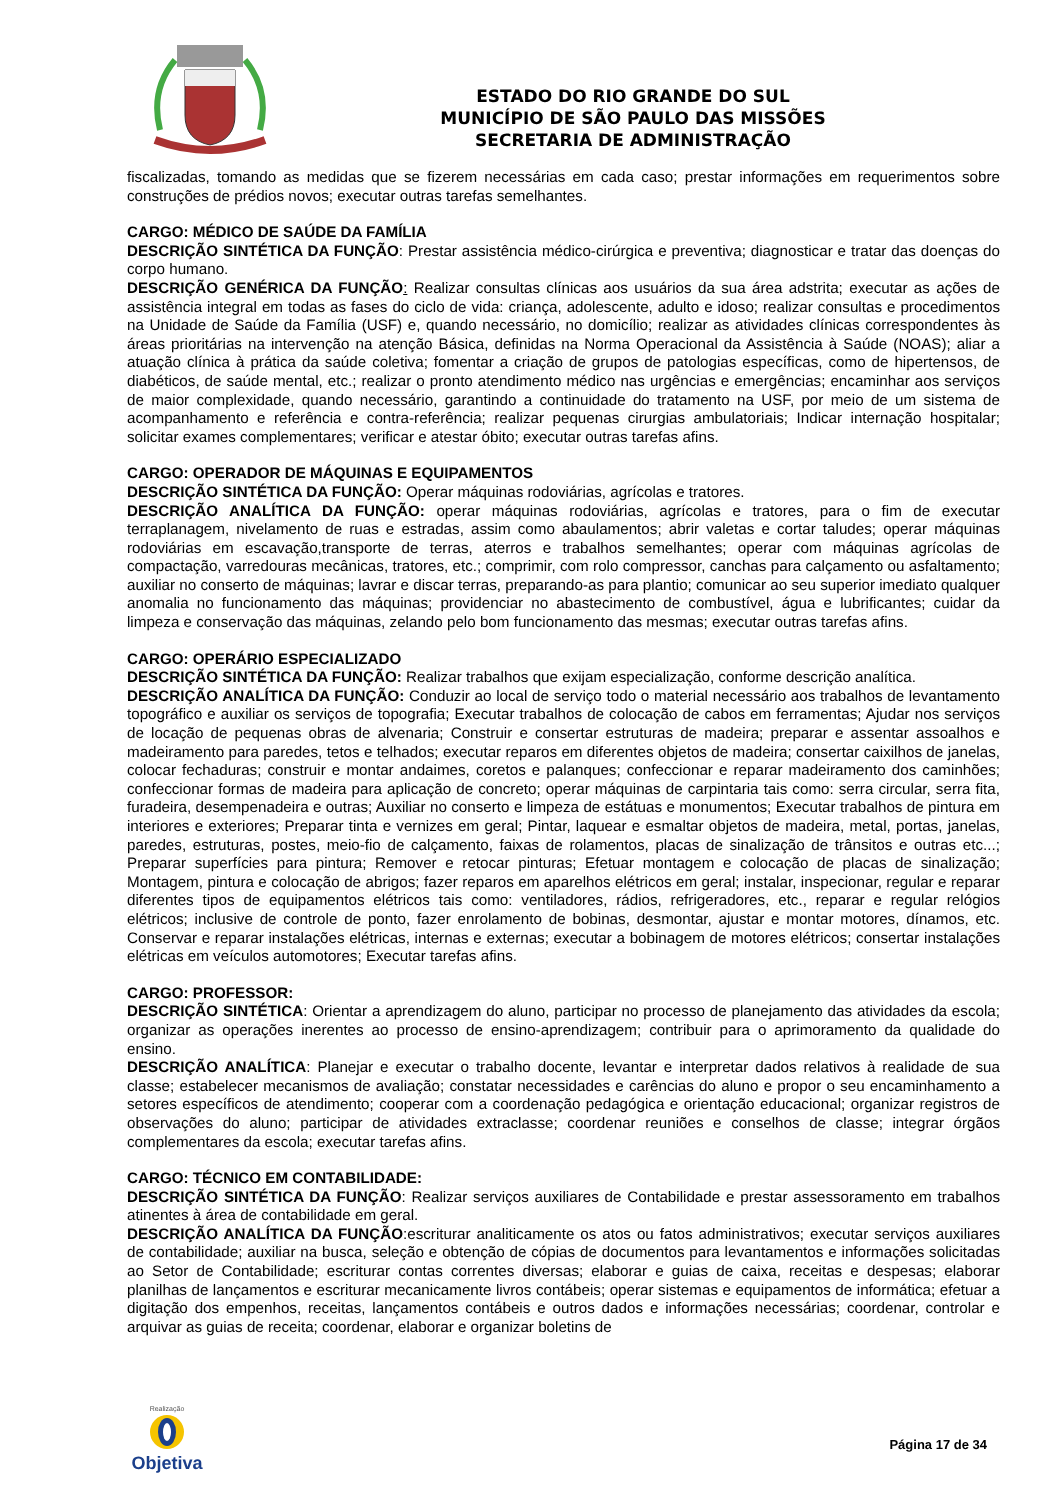ESTADO DO RIO GRANDE DO SUL
MUNICÍPIO DE SÃO PAULO DAS MISSÕES
SECRETARIA DE ADMINISTRAÇÃO
fiscalizadas, tomando as medidas que se fizerem necessárias em cada caso; prestar informações em requerimentos sobre construções de prédios novos; executar outras tarefas semelhantes.
CARGO: MÉDICO DE SAÚDE DA FAMÍLIA
DESCRIÇÃO SINTÉTICA DA FUNÇÃO: Prestar assistência médico-cirúrgica e preventiva; diagnosticar e tratar das doenças do corpo humano.
DESCRIÇÃO GENÉRICA DA FUNÇÃO: Realizar consultas clínicas aos usuários da sua área adstrita; executar as ações de assistência integral em todas as fases do ciclo de vida: criança, adolescente, adulto e idoso; realizar consultas e procedimentos na Unidade de Saúde da Família (USF) e, quando necessário, no domicílio; realizar as atividades clínicas correspondentes às áreas prioritárias na intervenção na atenção Básica, definidas na Norma Operacional da Assistência à Saúde (NOAS); aliar a atuação clínica à prática da saúde coletiva; fomentar a criação de grupos de patologias específicas, como de hipertensos, de diabéticos, de saúde mental, etc.; realizar o pronto atendimento médico nas urgências e emergências; encaminhar aos serviços de maior complexidade, quando necessário, garantindo a continuidade do tratamento na USF, por meio de um sistema de acompanhamento e referência e contra-referência; realizar pequenas cirurgias ambulatoriais; Indicar internação hospitalar; solicitar exames complementares; verificar e atestar óbito; executar outras tarefas afins.
CARGO: OPERADOR DE MÁQUINAS E EQUIPAMENTOS
DESCRIÇÃO SINTÉTICA DA FUNÇÃO: Operar máquinas rodoviárias, agrícolas e tratores.
DESCRIÇÃO ANALÍTICA DA FUNÇÃO: operar máquinas rodoviárias, agrícolas e tratores, para o fim de executar terraplanagem, nivelamento de ruas e estradas, assim como abaulamentos; abrir valetas e cortar taludes; operar máquinas rodoviárias em escavação,transporte de terras, aterros e trabalhos semelhantes; operar com máquinas agrícolas de compactação, varredouras mecânicas, tratores, etc.; comprimir, com rolo compressor, canchas para calçamento ou asfaltamento; auxiliar no conserto de máquinas; lavrar e discar terras, preparando-as para plantio; comunicar ao seu superior imediato qualquer anomalia no funcionamento das máquinas; providenciar no abastecimento de combustível, água e lubrificantes; cuidar da limpeza e conservação das máquinas, zelando pelo bom funcionamento das mesmas; executar outras tarefas afins.
CARGO: OPERÁRIO ESPECIALIZADO
DESCRIÇÃO SINTÉTICA DA FUNÇÃO: Realizar trabalhos que exijam especialização, conforme descrição analítica.
DESCRIÇÃO ANALÍTICA DA FUNÇÃO: Conduzir ao local de serviço todo o material necessário aos trabalhos de levantamento topográfico e auxiliar os serviços de topografia; Executar trabalhos de colocação de cabos em ferramentas; Ajudar nos serviços de locação de pequenas obras de alvenaria; Construir e consertar estruturas de madeira; preparar e assentar assoalhos e madeiramento para paredes, tetos e telhados; executar reparos em diferentes objetos de madeira; consertar caixilhos de janelas, colocar fechaduras; construir e montar andaimes, coretos e palanques; confeccionar e reparar madeiramento dos caminhões; confeccionar formas de madeira para aplicação de concreto; operar máquinas de carpintaria tais como: serra circular, serra fita, furadeira, desempenadeira e outras; Auxiliar no conserto e limpeza de estátuas e monumentos; Executar trabalhos de pintura em interiores e exteriores; Preparar tinta e vernizes em geral; Pintar, laquear e esmaltar objetos de madeira, metal, portas, janelas, paredes, estruturas, postes, meio-fio de calçamento, faixas de rolamentos, placas de sinalização de trânsitos e outras etc...; Preparar superfícies para pintura; Remover e retocar pinturas; Efetuar montagem e colocação de placas de sinalização; Montagem, pintura e colocação de abrigos; fazer reparos em aparelhos elétricos em geral; instalar, inspecionar, regular e reparar diferentes tipos de equipamentos elétricos tais como: ventiladores, rádios, refrigeradores, etc., reparar e regular relógios elétricos; inclusive de controle de ponto, fazer enrolamento de bobinas, desmontar, ajustar e montar motores, dínamos, etc. Conservar e reparar instalações elétricas, internas e externas; executar a bobinagem de motores elétricos; consertar instalações elétricas em veículos automotores; Executar tarefas afins.
CARGO: PROFESSOR:
DESCRIÇÃO SINTÉTICA: Orientar a aprendizagem do aluno, participar no processo de planejamento das atividades da escola; organizar as operações inerentes ao processo de ensino-aprendizagem; contribuir para o aprimoramento da qualidade do ensino.
DESCRIÇÃO ANALÍTICA: Planejar e executar o trabalho docente, levantar e interpretar dados relativos à realidade de sua classe; estabelecer mecanismos de avaliação; constatar necessidades e carências do aluno e propor o seu encaminhamento a setores específicos de atendimento; cooperar com a coordenação pedagógica e orientação educacional; organizar registros de observações do aluno; participar de atividades extraclasse; coordenar reuniões e conselhos de classe; integrar órgãos complementares da escola; executar tarefas afins.
CARGO: TÉCNICO EM CONTABILIDADE:
DESCRIÇÃO SINTÉTICA DA FUNÇÃO: Realizar serviços auxiliares de Contabilidade e prestar assessoramento em trabalhos atinentes à área de contabilidade em geral.
DESCRIÇÃO ANALÍTICA DA FUNÇÃO:escriturar analiticamente os atos ou fatos administrativos; executar serviços auxiliares de contabilidade; auxiliar na busca, seleção e obtenção de cópias de documentos para levantamentos e informações solicitadas ao Setor de Contabilidade; escriturar contas correntes diversas; elaborar e guias de caixa, receitas e despesas; elaborar planilhas de lançamentos e escriturar mecanicamente livros contábeis; operar sistemas e equipamentos de informática; efetuar a digitação dos empenhos, receitas, lançamentos contábeis e outros dados e informações necessárias; coordenar, controlar e arquivar as guias de receita; coordenar, elaborar e organizar boletins de
Realização
Objetiva
Página 17 de 34